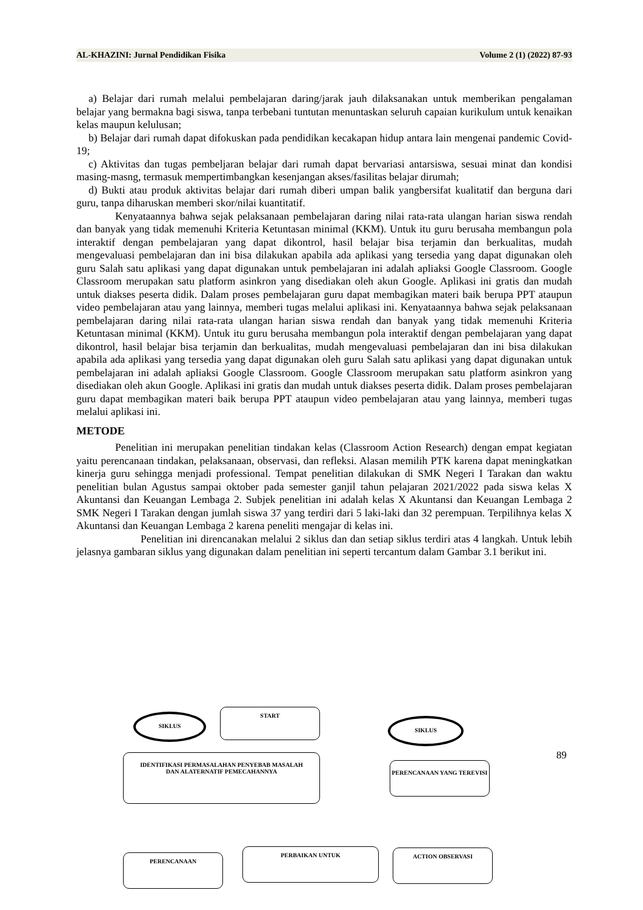AL-KHAZINI: Jurnal Pendidikan Fisika Volume 2 (1) (2022) 87-93
a) Belajar dari rumah melalui pembelajaran daring/jarak jauh dilaksanakan untuk memberikan pengalaman belajar yang bermakna bagi siswa, tanpa terbebani tuntutan menuntaskan seluruh capaian kurikulum untuk kenaikan kelas maupun kelulusan;
b) Belajar dari rumah dapat difokuskan pada pendidikan kecakapan hidup antara lain mengenai pandemic Covid-19;
c) Aktivitas dan tugas pembeljaran belajar dari rumah dapat bervariasi antarsiswa, sesuai minat dan kondisi masing-masng, termasuk mempertimbangkan kesenjangan akses/fasilitas belajar dirumah;
d) Bukti atau produk aktivitas belajar dari rumah diberi umpan balik yangbersifat kualitatif dan berguna dari guru, tanpa diharuskan memberi skor/nilai kuantitatif.
Kenyataannya bahwa sejak pelaksanaan pembelajaran daring nilai rata-rata ulangan harian siswa rendah dan banyak yang tidak memenuhi Kriteria Ketuntasan minimal (KKM). Untuk itu guru berusaha membangun pola interaktif dengan pembelajaran yang dapat dikontrol, hasil belajar bisa terjamin dan berkualitas, mudah mengevaluasi pembelajaran dan ini bisa dilakukan apabila ada aplikasi yang tersedia yang dapat digunakan oleh guru Salah satu aplikasi yang dapat digunakan untuk pembelajaran ini adalah apliaksi Google Classroom. Google Classroom merupakan satu platform asinkron yang disediakan oleh akun Google. Aplikasi ini gratis dan mudah untuk diakses peserta didik. Dalam proses pembelajaran guru dapat membagikan materi baik berupa PPT ataupun video pembelajaran atau yang lainnya, memberi tugas melalui aplikasi ini. Kenyataannya bahwa sejak pelaksanaan pembelajaran daring nilai rata-rata ulangan harian siswa rendah dan banyak yang tidak memenuhi Kriteria Ketuntasan minimal (KKM). Untuk itu guru berusaha membangun pola interaktif dengan pembelajaran yang dapat dikontrol, hasil belajar bisa terjamin dan berkualitas, mudah mengevaluasi pembelajaran dan ini bisa dilakukan apabila ada aplikasi yang tersedia yang dapat digunakan oleh guru Salah satu aplikasi yang dapat digunakan untuk pembelajaran ini adalah apliaksi Google Classroom. Google Classroom merupakan satu platform asinkron yang disediakan oleh akun Google. Aplikasi ini gratis dan mudah untuk diakses peserta didik. Dalam proses pembelajaran guru dapat membagikan materi baik berupa PPT ataupun video pembelajaran atau yang lainnya, memberi tugas melalui aplikasi ini.
METODE
Penelitian ini merupakan penelitian tindakan kelas (Classroom Action Research) dengan empat kegiatan yaitu perencanaan tindakan, pelaksanaan, observasi, dan refleksi. Alasan memilih PTK karena dapat meningkatkan kinerja guru sehingga menjadi professional. Tempat penelitian dilakukan di SMK Negeri I Tarakan dan waktu penelitian bulan Agustus sampai oktober pada semester ganjil tahun pelajaran 2021/2022 pada siswa kelas X Akuntansi dan Keuangan Lembaga 2. Subjek penelitian ini adalah kelas X Akuntansi dan Keuangan Lembaga 2 SMK Negeri I Tarakan dengan jumlah siswa 37 yang terdiri dari 5 laki-laki dan 32 perempuan. Terpilihnya kelas X Akuntansi dan Keuangan Lembaga 2 karena peneliti mengajar di kelas ini.
Penelitian ini direncanakan melalui 2 siklus dan dan setiap siklus terdiri atas 4 langkah. Untuk lebih jelasnya gambaran siklus yang digunakan dalam penelitian ini seperti tercantum dalam Gambar 3.1 berikut ini.
SIKLUS
START
SIKLUS
IDENTIFIKASI PERMASALAHAN PENYEBAB MASALAH
DAN ALATERNATIF PEMECAHANNYA
PERENCANAAN YANG TEREVISI
PERENCANAAN
PERBAIKAN UNTUK ACTION OBSERVASI
89